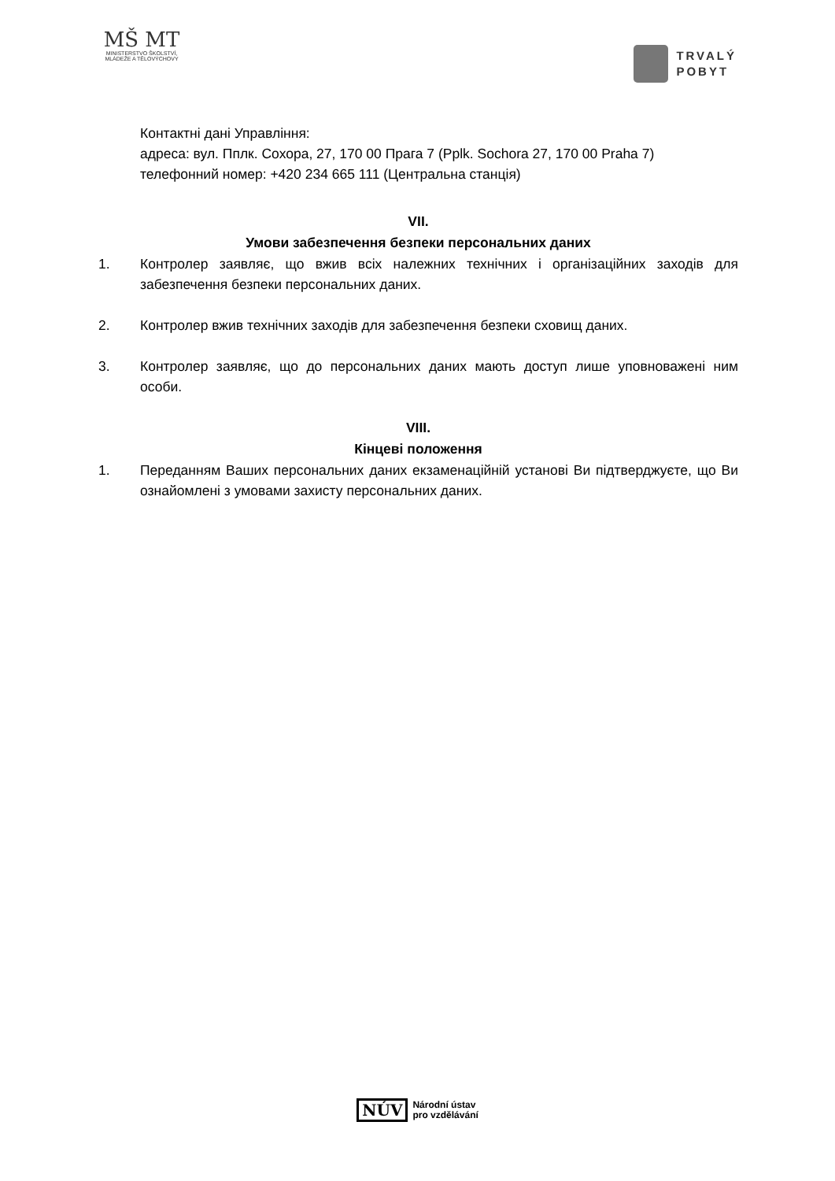MŠ MT
MINISTERSTVO ŠKOLSTVÍ,
MLÁDEŽE A TĚLOVÝCHOVY
TRVALÝ
POBYT
Контактні дані Управління:
адреса: вул. Пплк. Сохора, 27, 170 00 Прага 7 (Pplk. Sochora 27, 170 00 Praha 7)
телефонний номер: +420 234 665 111 (Центральна станція)
VII.
Умови забезпечення безпеки персональних даних
1. Контролер заявляє, що вжив всіх належних технічних і організаційних заходів для забезпечення безпеки персональних даних.
2. Контролер вжив технічних заходів для забезпечення безпеки сховищ даних.
3. Контролер заявляє, що до персональних даних мають доступ лише уповноважені ним особи.
VIII.
Кінцеві положення
1. Переданням Ваших персональних даних екзаменаційній установі Ви підтверджуєте, що Ви ознайомлені з умовами захисту персональних даних.
NÚV
Národní ústav
pro vzdělávání